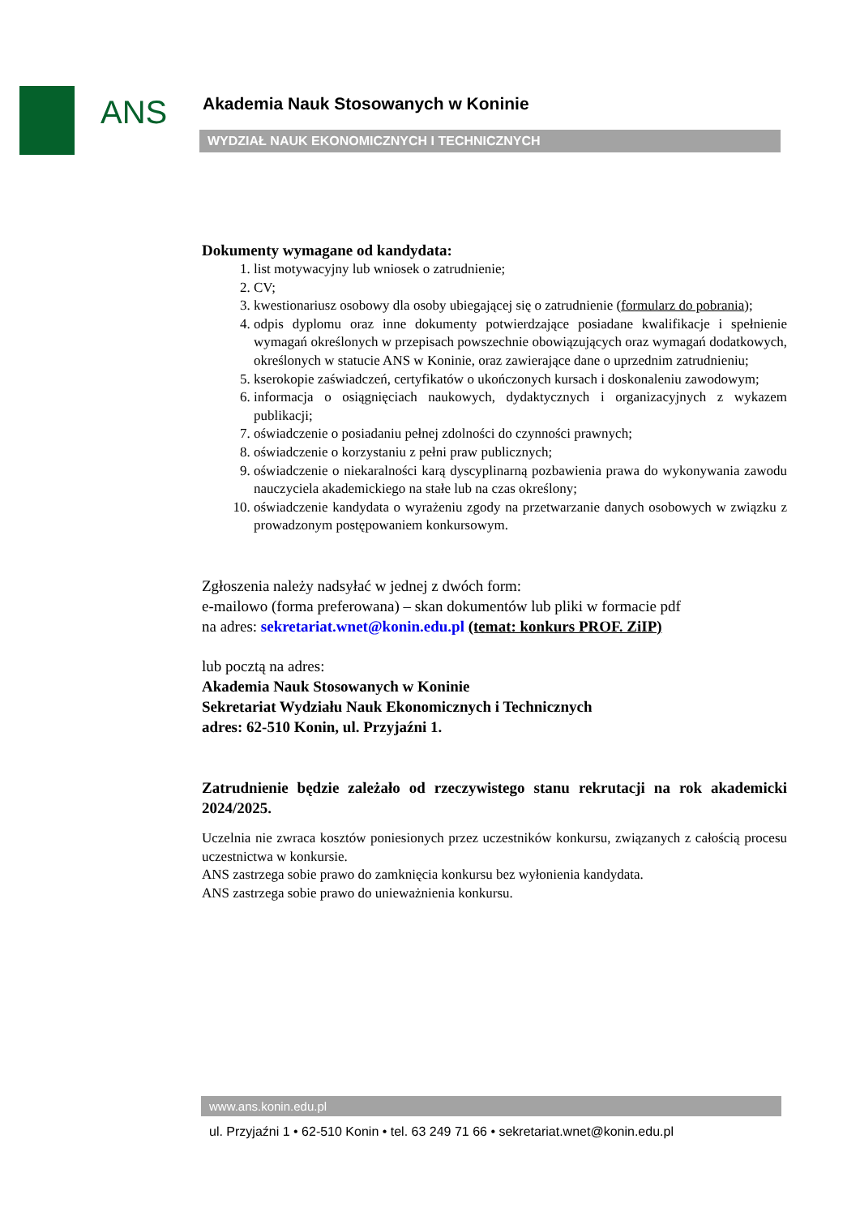ANS
Akademia Nauk Stosowanych w Koninie
WYDZIAŁ NAUK EKONOMICZNYCH I TECHNICZNYCH
Dokumenty wymagane od kandydata:
1. list motywacyjny lub wniosek o zatrudnienie;
2. CV;
3. kwestionariusz osobowy dla osoby ubiegającej się o zatrudnienie (formularz do pobrania);
4. odpis dyplomu oraz inne dokumenty potwierdzające posiadane kwalifikacje i spełnienie wymagań określonych w przepisach powszechnie obowiązujących oraz wymagań dodatkowych, określonych w statucie ANS w Koninie, oraz zawierające dane o uprzednim zatrudnieniu;
5. kserokopie zaświadczeń, certyfikatów o ukończonych kursach i doskonaleniu zawodowym;
6. informacja o osiągnięciach naukowych, dydaktycznych i organizacyjnych z wykazem publikacji;
7. oświadczenie o posiadaniu pełnej zdolności do czynności prawnych;
8. oświadczenie o korzystaniu z pełni praw publicznych;
9. oświadczenie o niekaralności karą dyscyplinarną pozbawienia prawa do wykonywania zawodu nauczyciela akademickiego na stałe lub na czas określony;
10. oświadczenie kandydata o wyrażeniu zgody na przetwarzanie danych osobowych w związku z prowadzonym postępowaniem konkursowym.
Zgłoszenia należy nadsyłać w jednej z dwóch form:
e-mailowo (forma preferowana) – skan dokumentów lub pliki w formacie pdf
na adres: sekretariat.wnet@konin.edu.pl (temat: konkurs PROF. ZiIP)
lub pocztą na adres:
Akademia Nauk Stosowanych w Koninie
Sekretariat Wydziału Nauk Ekonomicznych i Technicznych
adres: 62-510 Konin, ul. Przyjaźni 1.
Zatrudnienie będzie zależało od rzeczywistego stanu rekrutacji na rok akademicki 2024/2025.
Uczelnia nie zwraca kosztów poniesionych przez uczestników konkursu, związanych z całością procesu uczestnictwa w konkursie.
ANS zastrzega sobie prawo do zamknięcia konkursu bez wyłonienia kandydata.
ANS zastrzega sobie prawo do unieważnienia konkursu.
www.ans.konin.edu.pl
ul. Przyjaźni 1 • 62-510 Konin • tel. 63 249 71 66 • sekretariat.wnet@konin.edu.pl